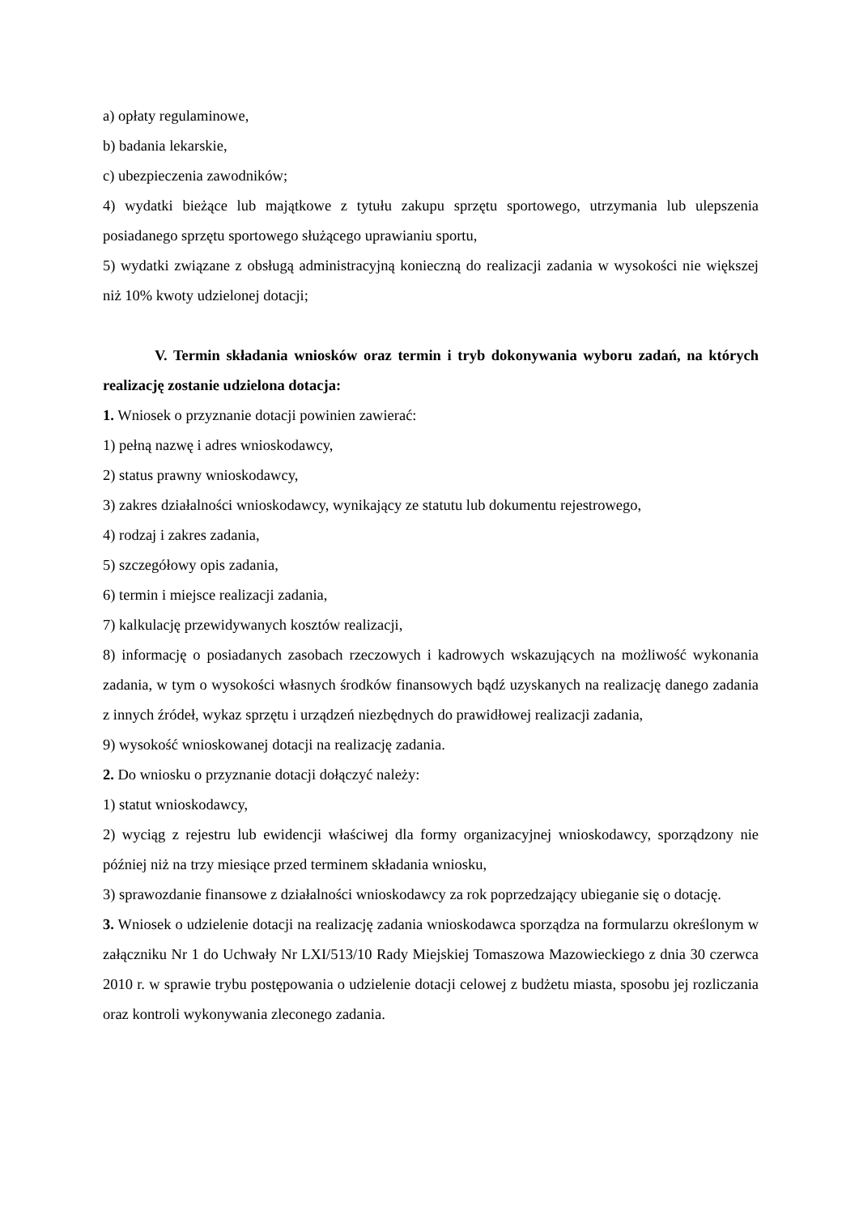a) opłaty regulaminowe,
b) badania lekarskie,
c) ubezpieczenia zawodników;
4) wydatki bieżące lub majątkowe z tytułu zakupu sprzętu sportowego, utrzymania lub ulepszenia posiadanego sprzętu sportowego służącego uprawianiu sportu,
5) wydatki związane z obsługą administracyjną konieczną do realizacji zadania w wysokości nie większej niż 10% kwoty udzielonej dotacji;
V. Termin składania wniosków oraz termin i tryb dokonywania wyboru zadań, na których realizację zostanie udzielona dotacja:
1. Wniosek o przyznanie dotacji powinien zawierać:
1) pełną nazwę i adres wnioskodawcy,
2) status prawny wnioskodawcy,
3) zakres działalności wnioskodawcy, wynikający ze statutu lub dokumentu rejestrowego,
4) rodzaj i zakres zadania,
5) szczegółowy opis zadania,
6) termin i miejsce realizacji zadania,
7) kalkulację przewidywanych kosztów realizacji,
8) informację o posiadanych zasobach rzeczowych i kadrowych wskazujących na możliwość wykonania zadania, w tym o wysokości własnych środków finansowych bądź uzyskanych na realizację danego zadania z innych źródeł, wykaz sprzętu i urządzeń niezbędnych do prawidłowej realizacji zadania,
9) wysokość wnioskowanej dotacji na realizację zadania.
2. Do wniosku o przyznanie dotacji dołączyć należy:
1) statut wnioskodawcy,
2) wyciąg z rejestru lub ewidencji właściwej dla formy organizacyjnej wnioskodawcy, sporządzony nie później niż na trzy miesiące przed terminem składania wniosku,
3) sprawozdanie finansowe z działalności wnioskodawcy za rok poprzedzający ubieganie się o dotację.
3. Wniosek o udzielenie dotacji na realizację zadania wnioskodawca sporządza na formularzu określonym w załączniku Nr 1 do Uchwały Nr LXI/513/10 Rady Miejskiej Tomaszowa Mazowieckiego z dnia 30 czerwca 2010 r. w sprawie trybu postępowania o udzielenie dotacji celowej z budżetu miasta, sposobu jej rozliczania oraz kontroli wykonywania zleconego zadania.